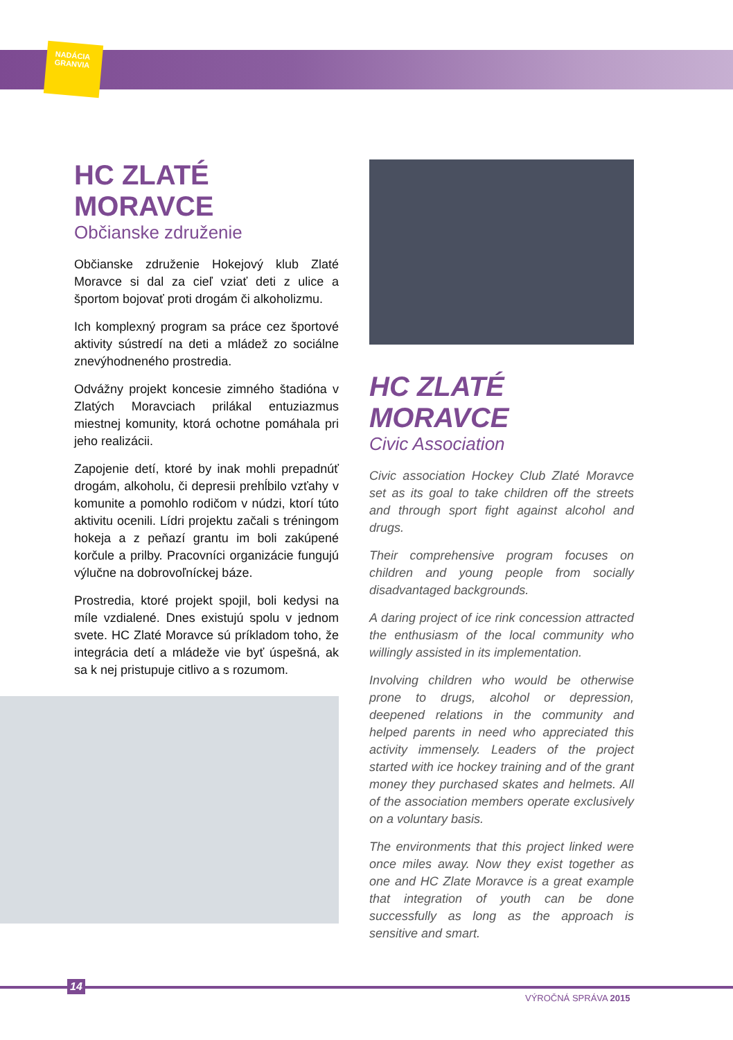NADÁCIA
GRANVIA
HC ZLATÉ MORAVCE
Občianske združenie
Občianske združenie Hokejový klub Zlaté Moravce si dal za cieľ vziať deti z ulice a športom bojovať proti drogám či alkoholizmu.
Ich komplexný program sa práce cez športové aktivity sústredí na deti a mládež zo sociálne znevýhodneného prostredia.
Odvážny projekt koncesie zimného štadióna v Zlatých Moravciach prilákal entuziazmus miestnej komunity, ktorá ochotne pomáhala pri jeho realizácii.
Zapojenie detí, ktoré by inak mohli prepadnúť drogám, alkoholu, či depresii prehĺbilo vzťahy v komunite a pomohlo rodičom v núdzi, ktorí túto aktivitu ocenili. Lídri projektu začali s tréningom hokeja a z peňazí grantu im boli zakúpené korčule a prilby. Pracovníci organizácie fungujú výlučne na dobrovoľníckej báze.
Prostredia, ktoré projekt spojil, boli kedysi na míle vzdialené. Dnes existujú spolu v jednom svete. HC Zlaté Moravce sú príkladom toho, že integrácia detí a mládeže vie byť úspešná, ak sa k nej pristupuje citlivo a s rozumom.
HC ZLATÉ MORAVCE
Civic Association
Civic association Hockey Club Zlaté Moravce set as its goal to take children off the streets and through sport fight against alcohol and drugs.
Their comprehensive program focuses on children and young people from socially disadvantaged backgrounds.
A daring project of ice rink concession attracted the enthusiasm of the local community who willingly assisted in its implementation.
Involving children who would be otherwise prone to drugs, alcohol or depression, deepened relations in the community and helped parents in need who appreciated this activity immensely. Leaders of the project started with ice hockey training and of the grant money they purchased skates and helmets. All of the association members operate exclusively on a voluntary basis.
The environments that this project linked were once miles away. Now they exist together as one and HC Zlate Moravce is a great example that integration of youth can be done successfully as long as the approach is sensitive and smart.
14
VÝROČNÁ SPRÁVA 2015